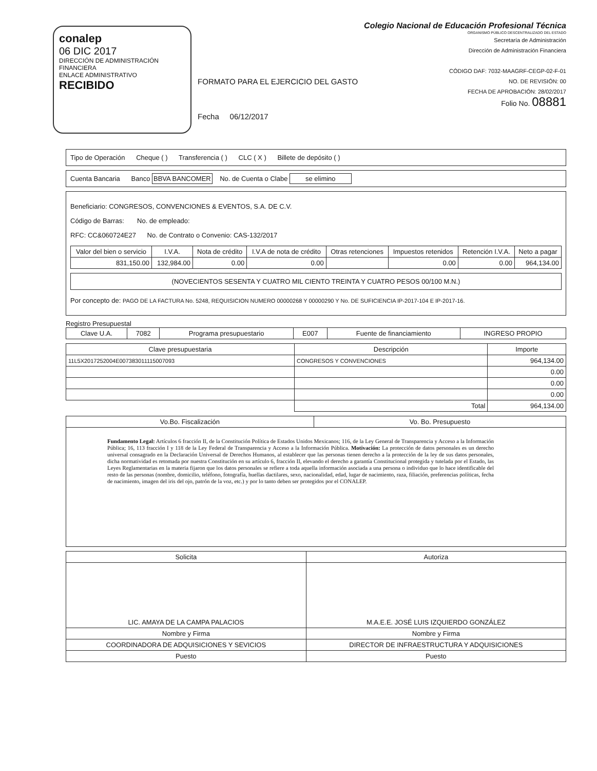conalep
06 DIC 2017
DIRECCIÓN DE ADMINISTRACIÓN FINANCIERA
ENLACE ADMINISTRATIVO
RECIBIDO
FORMATO PARA EL EJERCICIO DEL GASTO
Fecha 06/12/2017
Colegio Nacional de Educación Profesional Técnica
ORGANISMO PÚBLICO DESCENTRALIZADO DEL ESTADO
Secretaría de Administración
Dirección de Administración Financiera
CÓDIGO DAF: 7032-MAAGRF-CEGP-02-F-01
NO. DE REVISIÓN: 00
FECHA DE APROBACIÓN: 28/02/2017
Folio No. 08881
Tipo de Operación Cheque ( ) Transferencia ( ) CLC ( X ) Billete de depósito ( )
Cuenta Bancaria Banco BBVA BANCOMER No. de Cuenta o Clabe se elimino
Beneficiario: CONGRESOS, CONVENCIONES & EVENTOS, S.A. DE C.V.
Código de Barras: No. de empleado:
RFC: CC&060724E27 No. de Contrato o Convenio: CAS-132/2017
| Valor del bien o servicio | I.V.A. | Nota de crédito | I.V.A de nota de crédito | Otras retenciones | Impuestos retenidos | Retención I.V.A. | Neto a pagar |
| --- | --- | --- | --- | --- | --- | --- | --- |
| 831,150.00 | 132,984.00 | 0.00 | 0.00 | | 0.00 | 0.00 | 964,134.00 |
(NOVECIENTOS SESENTA Y CUATRO MIL CIENTO TREINTA Y CUATRO PESOS 00/100 M.N.)
Por concepto de: PAGO DE LA FACTURA No. 5248, REQUISICION NUMERO 00000268 Y 00000290 Y No. DE SUFICIENCIA IP-2017-104 E IP-2017-16.
Registro Presupuestal
| Clave U.A. | 7082 | Programa presupuestario | E007 | Fuente de financiamiento | INGRESO PROPIO |
| Clave presupuestaria | Descripción | Importe |
| --- | --- | --- |
| 11L5X2017252004E007383011115007093 | CONGRESOS Y CONVENCIONES | 964,134.00 |
| | | 0.00 |
| | | 0.00 |
| | | 0.00 |
| | Total | 964,134.00 |
| Vo.Bo. Fiscalización | Vo. Bo. Presupuesto |
| --- | --- |
| Fundamento Legal: Artículos 6 fracción II, de la Constitución Política de Estados Unidos Mexicanos; 116, de la Ley General de Transparencia y Acceso a la Información Pública; 16, 113 fracción I y 118 de la Ley Federal de Transparencia y Acceso a la Información Pública. Motivación: La protección de datos personales es un derecho universal consagrado en la Declaración Universal de Derechos Humanos, al establecer que las personas tienen derecho a la protección de la ley de sus datos personales, dicha normatividad es retomada por nuestra Constitución en su artículo 6, fracción II, elevando el derecho a garantía Constitucional protegida y tutelada por el Estado, las Leyes Reglamentarias en la materia fijaron que los datos personales se refiere a toda aquella información asociada a una persona o individuo que lo hace identificable del resto de las personas (nombre, domicilio, teléfono, fotografía, huellas dactilares, sexo, nacionalidad, edad, lugar de nacimiento, raza, filiación, preferencias políticas, fecha de nacimiento, imagen del iris del ojo, patrón de la voz, etc.) y por lo tanto deben ser protegidos por el CONALEP. | |
| Solicita | Autoriza |
| LIC. AMAYA DE LA CAMPA PALACIOS | M.A.E.E. JOSÉ LUIS IZQUIERDO GONZÁLEZ |
| Nombre y Firma | Nombre y Firma |
| COORDINADORA DE ADQUISICIONES Y SEVICIOS | DIRECTOR DE INFRAESTRUCTURA Y ADQUISICIONES |
| Puesto | Puesto |